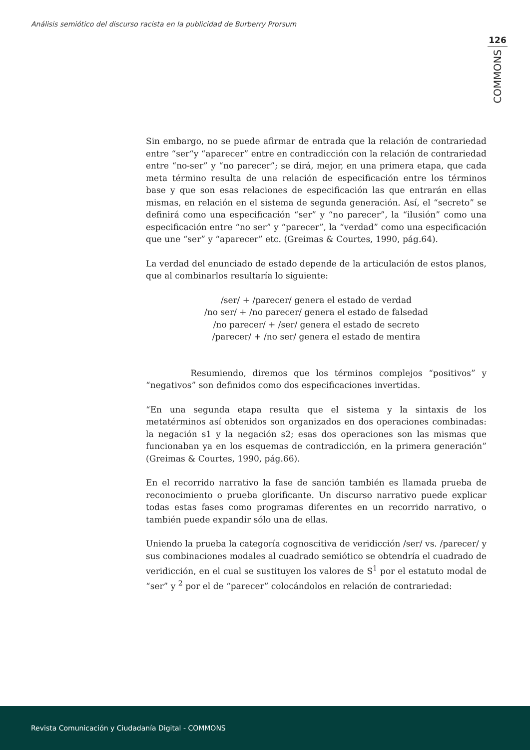Análisis semiótico del discurso racista en la publicidad de Burberry Prorsum
126
COMMONS
Sin embargo, no se puede afirmar de entrada que la relación de contrariedad entre “ser“y “aparecer” entre en contradicción con la relación de contrariedad entre “no-ser” y “no parecer”; se dirá, mejor, en una primera etapa, que cada meta término resulta de una relación de especificación entre los términos base y que son esas relaciones de especificación las que entrarán en ellas mismas, en relación en el sistema de segunda generación. Así, el “secreto” se definirá como una especificación “ser” y “no parecer”, la “ilusión” como una especificación entre “no ser” y “parecer”, la “verdad” como una especificación que une “ser” y “aparecer” etc. (Greimas & Courtes, 1990, pág.64).
La verdad del enunciado de estado depende de la articulación de estos planos, que al combinarlos resultaría lo siguiente:
/ser/ + /parecer/ genera el estado de verdad
/no ser/ + /no parecer/ genera el estado de falsedad
/no parecer/ + /ser/ genera el estado de secreto
/parecer/ + /no ser/ genera el estado de mentira
Resumiendo, diremos que los términos complejos “positivos” y “negativos” son definidos como dos especificaciones invertidas.
“En una segunda etapa resulta que el sistema y la sintaxis de los metatérminos así obtenidos son organizados en dos operaciones combinadas: la negación s1 y la negación s2; esas dos operaciones son las mismas que funcionaban ya en los esquemas de contradicción, en la primera generación” (Greimas & Courtes, 1990, pág.66).
En el recorrido narrativo la fase de sanción también es llamada prueba de reconocimiento o prueba glorificante. Un discurso narrativo puede explicar todas estas fases como programas diferentes en un recorrido narrativo, o también puede expandir sólo una de ellas.
Uniendo la prueba la categoría cognoscitiva de veridicción /ser/ vs. /parecer/ y sus combinaciones modales al cuadrado semiótico se obtendría el cuadrado de veridicción, en el cual se sustituyen los valores de S<sup>1</sup> por el estatuto modal de “ser” y <sup>2</sup> por el de “parecer” colocándolos en relación de contrariedad:
Revista Comunicación y Ciudadanía Digital - COMMONS